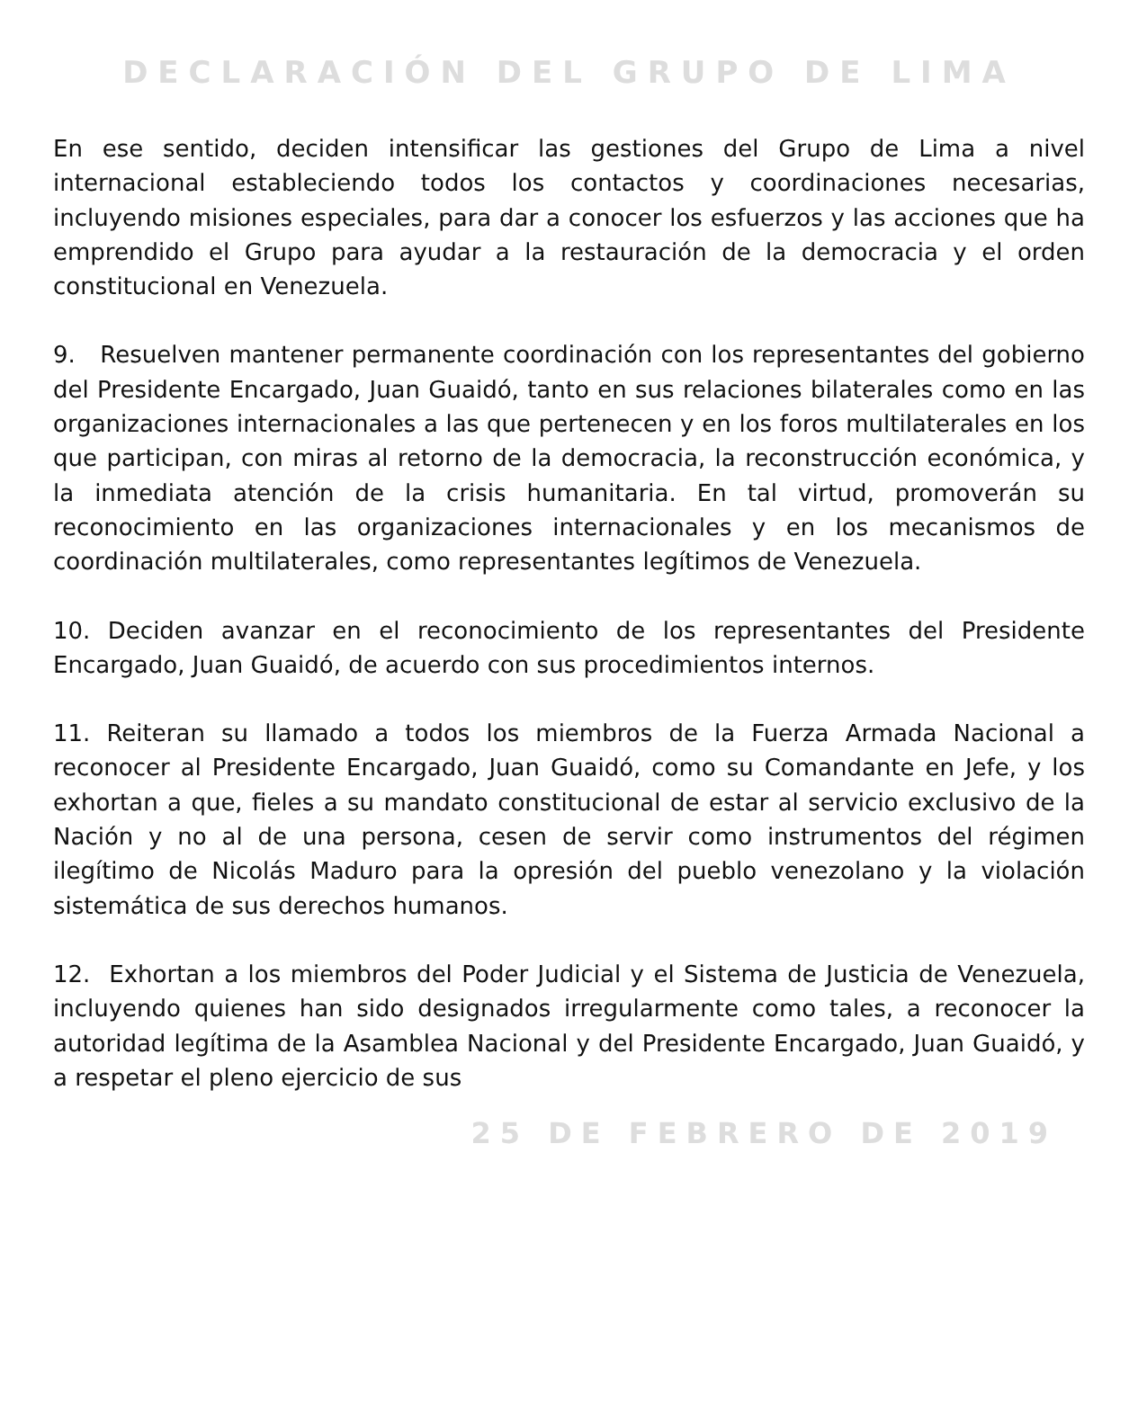DECLARACIÓN DEL GRUPO DE LIMA
En ese sentido, deciden intensificar las gestiones del Grupo de Lima a nivel internacional estableciendo todos los contactos y coordinaciones necesarias, incluyendo misiones especiales, para dar a conocer los esfuerzos y las acciones que ha emprendido el Grupo para ayudar a la restauración de la democracia y el orden constitucional en Venezuela.
9. Resuelven mantener permanente coordinación con los representantes del gobierno del Presidente Encargado, Juan Guaidó, tanto en sus relaciones bilaterales como en las organizaciones internacionales a las que pertenecen y en los foros multilaterales en los que participan, con miras al retorno de la democracia, la reconstrucción económica, y la inmediata atención de la crisis humanitaria. En tal virtud, promoverán su reconocimiento en las organizaciones internacionales y en los mecanismos de coordinación multilaterales, como representantes legítimos de Venezuela.
10. Deciden avanzar en el reconocimiento de los representantes del Presidente Encargado, Juan Guaidó, de acuerdo con sus procedimientos internos.
11. Reiteran su llamado a todos los miembros de la Fuerza Armada Nacional a reconocer al Presidente Encargado, Juan Guaidó, como su Comandante en Jefe, y los exhortan a que, fieles a su mandato constitucional de estar al servicio exclusivo de la Nación y no al de una persona, cesen de servir como instrumentos del régimen ilegítimo de Nicolás Maduro para la opresión del pueblo venezolano y la violación sistemática de sus derechos humanos.
12. Exhortan a los miembros del Poder Judicial y el Sistema de Justicia de Venezuela, incluyendo quienes han sido designados irregularmente como tales, a reconocer la autoridad legítima de la Asamblea Nacional y del Presidente Encargado, Juan Guaidó, y a respetar el pleno ejercicio de sus
25 DE FEBRERO DE 2019